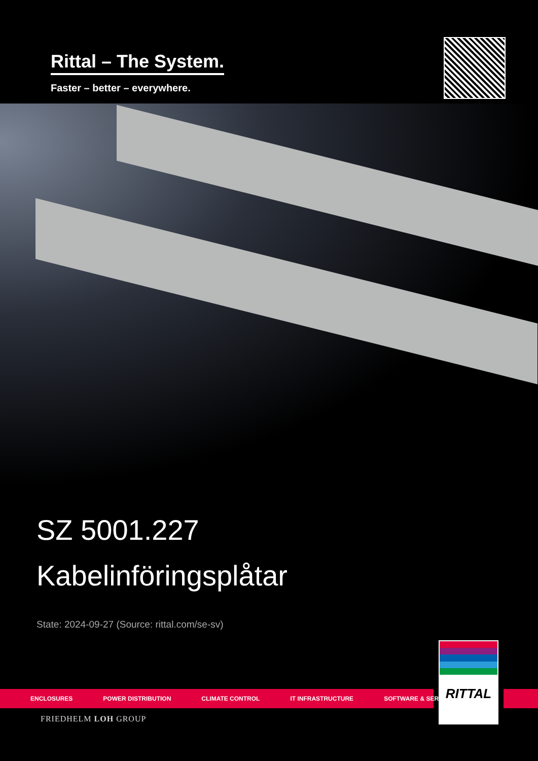Rittal – The System.
Faster – better – everywhere.
SZ 5001.227
Kabelinföringsplåtar
State: 2024-09-27 (Source: rittal.com/se-sv)
ENCLOSURES POWER DISTRIBUTION CLIMATE CONTROL IT INFRASTRUCTURE SOFTWARE & SERVICES
RITTAL
FRIEDHELM LOH GROUP